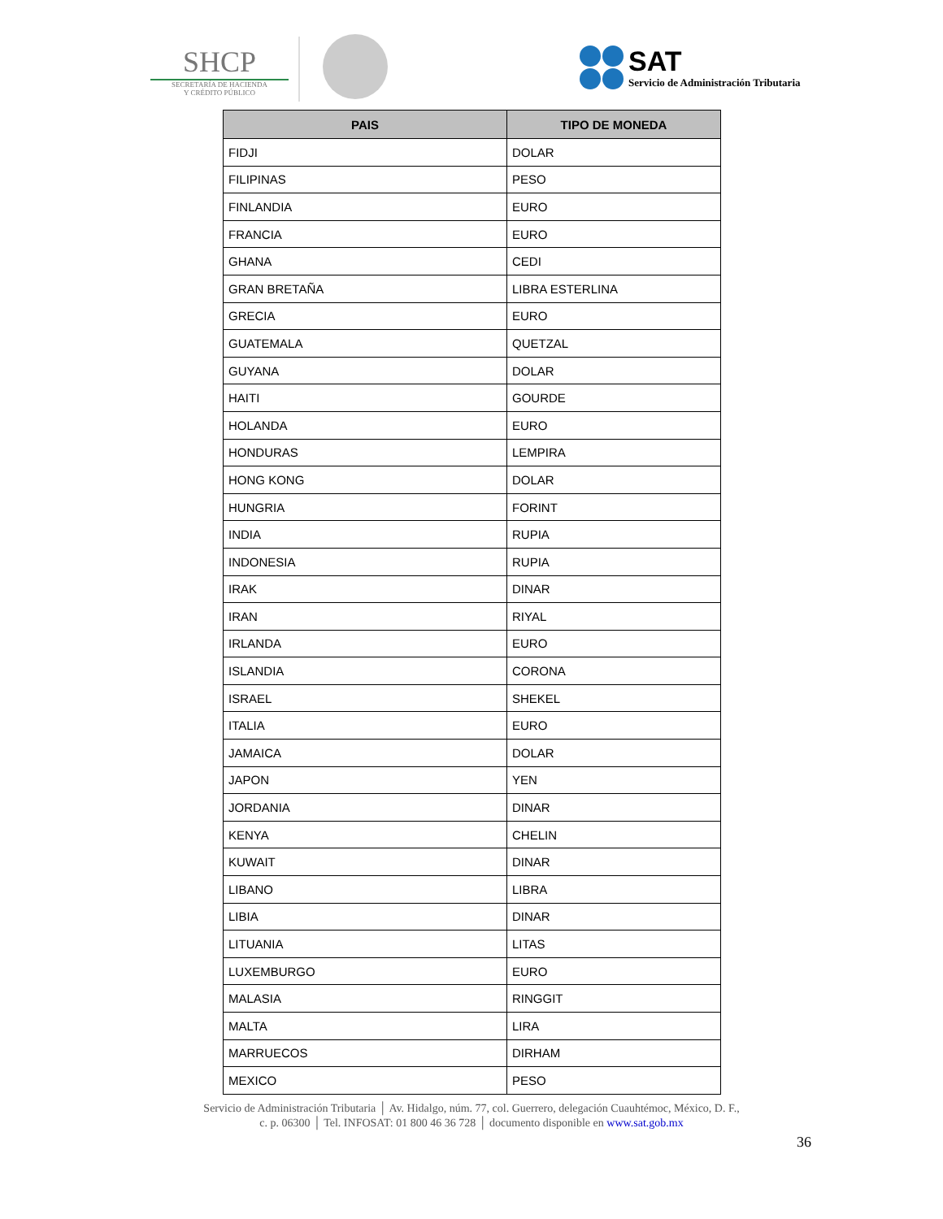SHCP
SECRETARÍA DE HACIENDA
Y CRÉDITO PÚBLICO
SAT
Servicio de Administración Tributaria
| PAIS | TIPO DE MONEDA |
| --- | --- |
| FIDJI | DOLAR |
| FILIPINAS | PESO |
| FINLANDIA | EURO |
| FRANCIA | EURO |
| GHANA | CEDI |
| GRAN BRETAÑA | LIBRA ESTERLINA |
| GRECIA | EURO |
| GUATEMALA | QUETZAL |
| GUYANA | DOLAR |
| HAITI | GOURDE |
| HOLANDA | EURO |
| HONDURAS | LEMPIRA |
| HONG KONG | DOLAR |
| HUNGRIA | FORINT |
| INDIA | RUPIA |
| INDONESIA | RUPIA |
| IRAK | DINAR |
| IRAN | RIYAL |
| IRLANDA | EURO |
| ISLANDIA | CORONA |
| ISRAEL | SHEKEL |
| ITALIA | EURO |
| JAMAICA | DOLAR |
| JAPON | YEN |
| JORDANIA | DINAR |
| KENYA | CHELIN |
| KUWAIT | DINAR |
| LIBANO | LIBRA |
| LIBIA | DINAR |
| LITUANIA | LITAS |
| LUXEMBURGO | EURO |
| MALASIA | RINGGIT |
| MALTA | LIRA |
| MARRUECOS | DIRHAM |
| MEXICO | PESO |
Servicio de Administración Tributaria │ Av. Hidalgo, núm. 77, col. Guerrero, delegación Cuauhtémoc, México, D. F.,
c. p. 06300 │ Tel. INFOSAT: 01 800 46 36 728 │ documento disponible en www.sat.gob.mx
36